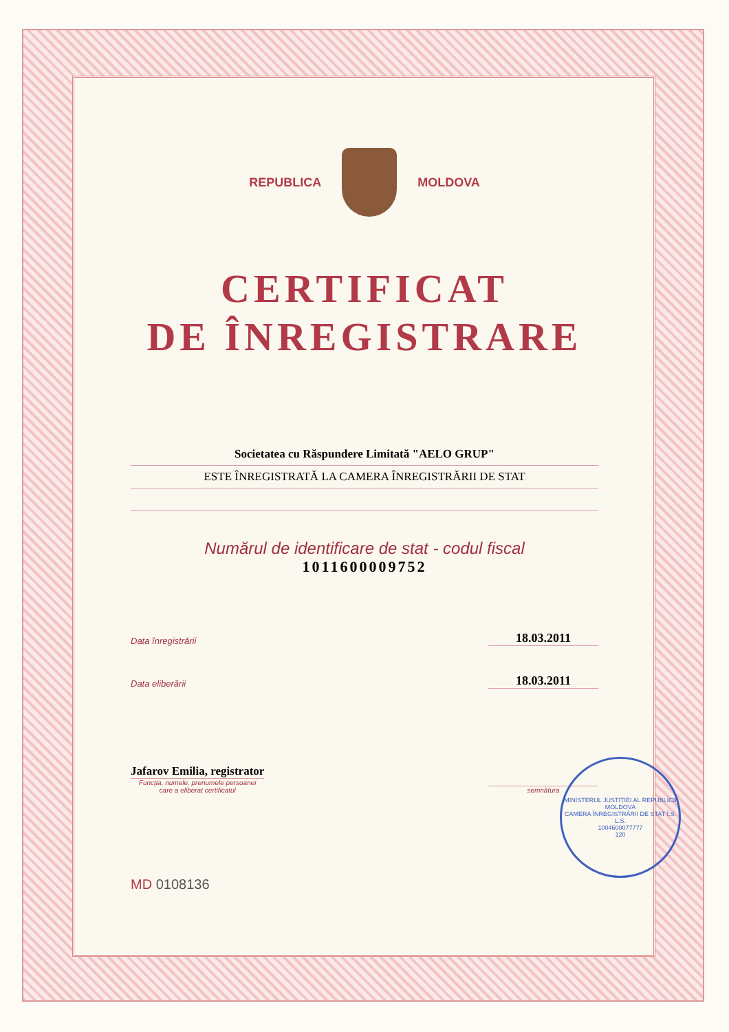REPUBLICA MOLDOVA
CERTIFICAT
DE ÎNREGISTRARE
Societatea cu Răspundere Limitată "AELO GRUP"
ESTE ÎNREGISTRATĂ LA CAMERA ÎNREGISTRĂRII DE STAT
Numărul de identificare de stat - codul fiscal
1011600009752
Data înregistrării 18.03.2011
Data eliberării 18.03.2011
Jafarov Emilia, registrator
Funcția, numele, prenumele persoanei
care a eliberat certificatul
semnătura
MD 0108136
MINISTERUL JUSTIȚIEI AL REPUBLICII MOLDOVA
CAMERA ÎNREGISTRĂRII DE STAT Î.S.
L.S.
1004600077777
120